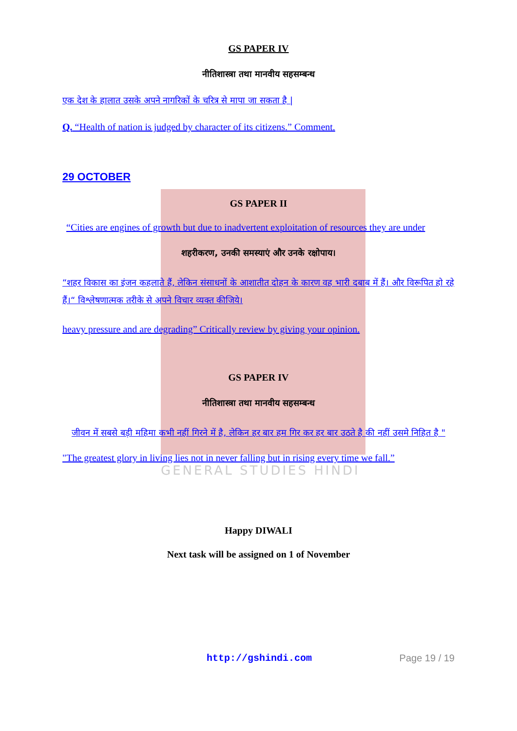GENERAL STUDIES HINDI
GS PAPER IV
नीतिशास्त्रा तथा मानवीय सहसम्बन्ध
एक देश के हालात उसके अपने नागरिकों के चरित्र से मापा जा सकता है |
Q. “Health of nation is judged by character of its citizens.” Comment.
29 OCTOBER
GS PAPER II
“Cities are engines of growth but due to inadvertent exploitation of resources they are under
शहरीकरण, उनकी समस्याएं और उनके रक्षोपाय।
“शहर विकास का इंजन कहलाते हैं, लेकिन संसाधनों के आशातीत दोहन के कारण वह भारी दबाब में हैं। और विरूपित हो रहे हैं।“ विश्लेषणात्मक तरीके से अपने विचार व्यक्त कीजिये।
heavy pressure and are degrading” Critically review by giving your opinion.
GS PAPER IV
नीतिशास्त्रा तथा मानवीय सहसम्बन्ध
जीवन में सबसे बड़ी महिमा कभी नहीं गिरने में है, लेकिन हर बार हम गिर कर हर बार उठते है की नहीं उसमे निहित है "
"The greatest glory in living lies not in never falling but in rising every time we fall.”
Happy DIWALI
Next task will be assigned on 1 of November
http://gshindi.com Page 19 / 19